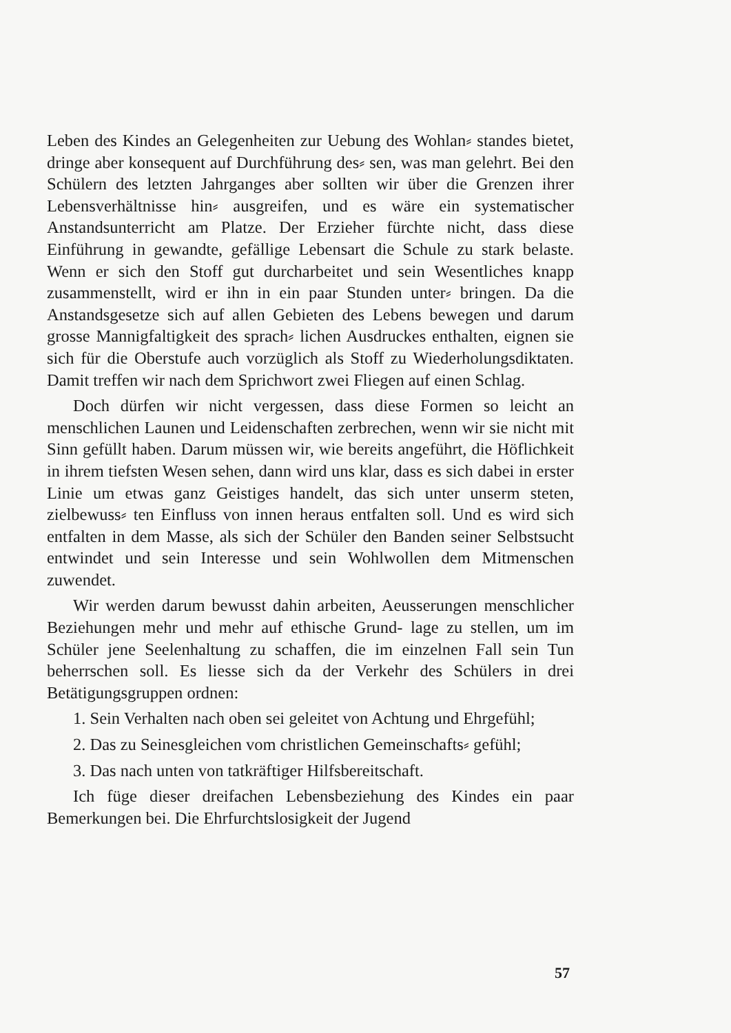Leben des Kindes an Gelegenheiten zur Uebung des Wohlan⸗ standes bietet, dringe aber konsequent auf Durchführung des⸗ sen, was man gelehrt. Bei den Schülern des letzten Jahrganges aber sollten wir über die Grenzen ihrer Lebensverhältnisse hin⸗ ausgreifen, und es wäre ein systematischer Anstandsunterricht am Platze. Der Erzieher fürchte nicht, dass diese Einführung in gewandte, gefällige Lebensart die Schule zu stark belaste. Wenn er sich den Stoff gut durcharbeitet und sein Wesentliches knapp zusammenstellt, wird er ihn in ein paar Stunden unter⸗ bringen. Da die Anstandsgesetze sich auf allen Gebieten des Lebens bewegen und darum grosse Mannigfaltigkeit des sprach⸗ lichen Ausdruckes enthalten, eignen sie sich für die Oberstufe auch vorzüglich als Stoff zu Wiederholungsdiktaten. Damit treffen wir nach dem Sprichwort zwei Fliegen auf einen Schlag.
Doch dürfen wir nicht vergessen, dass diese Formen so leicht an menschlichen Launen und Leidenschaften zerbrechen, wenn wir sie nicht mit Sinn gefüllt haben. Darum müssen wir, wie bereits angeführt, die Höflichkeit in ihrem tiefsten Wesen sehen, dann wird uns klar, dass es sich dabei in erster Linie um etwas ganz Geistiges handelt, das sich unter unserm steten, zielbewuss⸗ ten Einfluss von innen heraus entfalten soll. Und es wird sich entfalten in dem Masse, als sich der Schüler den Banden seiner Selbstsucht entwindet und sein Interesse und sein Wohlwollen dem Mitmenschen zuwendet.
Wir werden darum bewusst dahin arbeiten, Aeusserungen menschlicher Beziehungen mehr und mehr auf ethische Grund- lage zu stellen, um im Schüler jene Seelenhaltung zu schaffen, die im einzelnen Fall sein Tun beherrschen soll. Es liesse sich da der Verkehr des Schülers in drei Betätigungsgruppen ordnen:
1. Sein Verhalten nach oben sei geleitet von Achtung und Ehrgefühl;
2. Das zu Seinesgleichen vom christlichen Gemeinschafts⸗ gefühl;
3. Das nach unten von tatkräftiger Hilfsbereitschaft.
Ich füge dieser dreifachen Lebensbeziehung des Kindes ein paar Bemerkungen bei. Die Ehrfurchtslosigkeit der Jugend
57